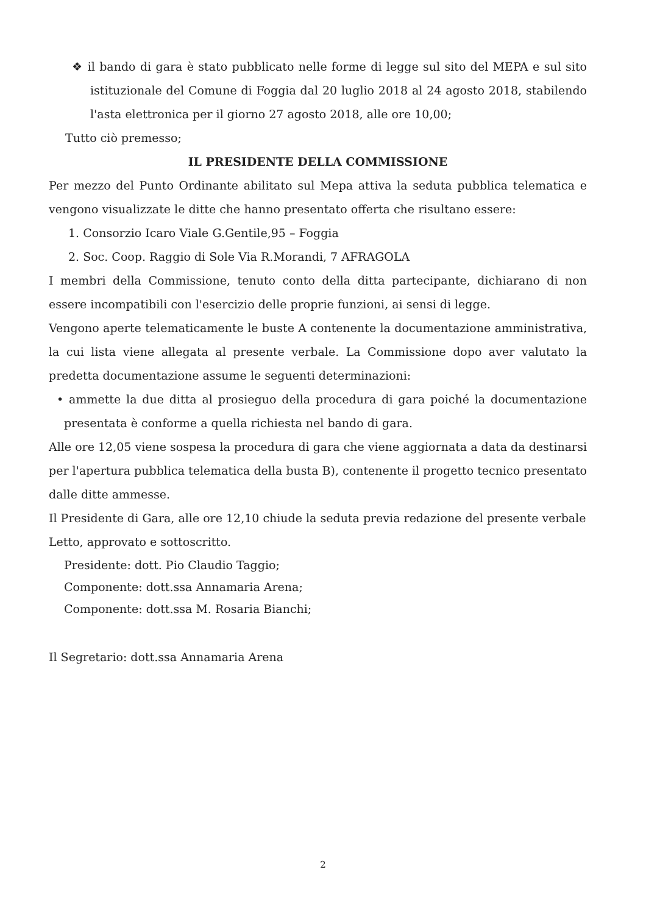❖ il bando di gara è stato pubblicato nelle forme di legge sul sito del MEPA e sul sito istituzionale del Comune di Foggia dal 20 luglio 2018 al 24 agosto 2018, stabilendo l'asta elettronica per il giorno 27 agosto 2018, alle ore 10,00;
Tutto ciò premesso;
IL PRESIDENTE DELLA COMMISSIONE
Per mezzo del Punto Ordinante abilitato sul Mepa attiva la seduta pubblica telematica e vengono visualizzate le ditte che hanno presentato offerta che risultano essere:
1. Consorzio Icaro Viale G.Gentile,95 – Foggia
2. Soc. Coop. Raggio di Sole Via R.Morandi, 7 AFRAGOLA
I membri della Commissione, tenuto conto della ditta partecipante, dichiarano di non essere incompatibili con l'esercizio delle proprie funzioni, ai sensi di legge.
Vengono aperte telematicamente le buste A contenente la documentazione amministrativa, la cui lista viene allegata al presente verbale. La Commissione dopo aver valutato la predetta documentazione assume le seguenti determinazioni:
• ammette la due ditta al prosieguo della procedura di gara poiché la documentazione presentata è conforme a quella richiesta nel bando di gara.
Alle ore 12,05 viene sospesa la procedura di gara che viene aggiornata a data da destinarsi per l'apertura pubblica telematica della busta B), contenente il progetto tecnico presentato dalle ditte ammesse.
Il Presidente di Gara, alle ore 12,10 chiude la seduta previa redazione del presente verbale
Letto, approvato e sottoscritto.
Presidente: dott. Pio Claudio Taggio;
Componente: dott.ssa Annamaria Arena;
Componente: dott.ssa M. Rosaria Bianchi;
Il Segretario: dott.ssa Annamaria Arena
2